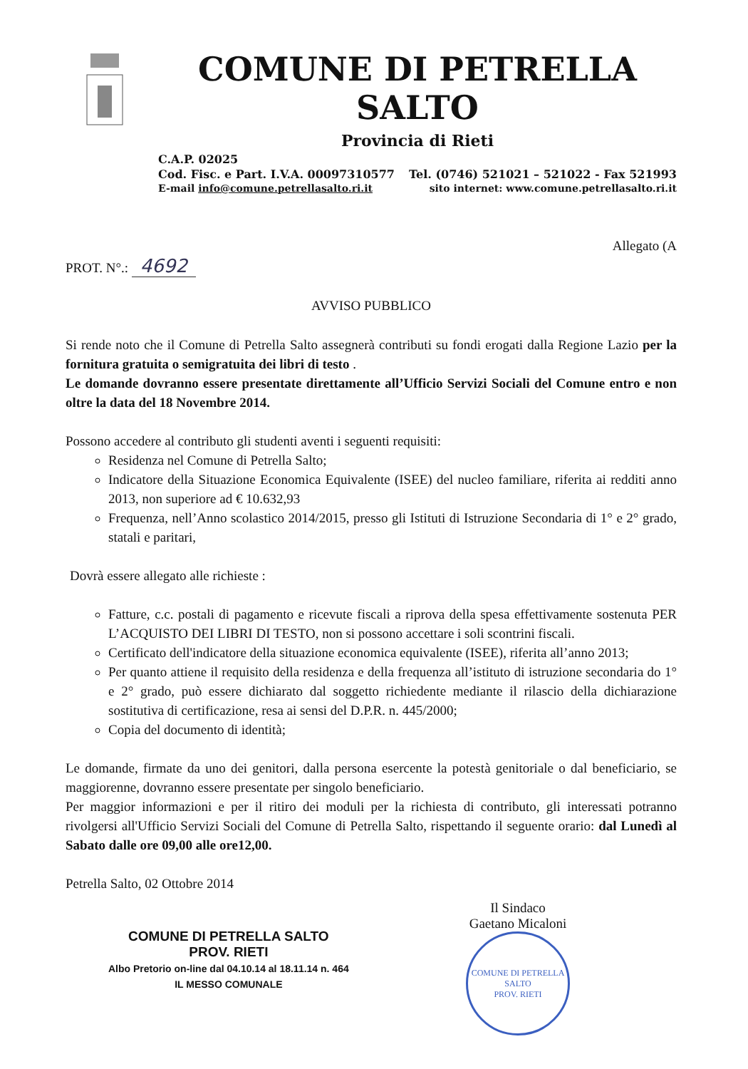COMUNE DI PETRELLA SALTO
Provincia di Rieti
C.A.P. 02025
Cod. Fisc. e Part. I.V.A. 00097310577 Tel. (0746) 521021 – 521022 - Fax 521993
E-mail info@comune.petrellasalto.ri.it sito internet: www.comune.petrellasalto.ri.it
Allegato (A
PROT. N°.: 4692
AVVISO PUBBLICO
Si rende noto che il Comune di Petrella Salto assegnerà contributi su fondi erogati dalla Regione Lazio per la fornitura gratuita o semigratuita dei libri di testo .
Le domande dovranno essere presentate direttamente all’Ufficio Servizi Sociali del Comune entro e non oltre la data del 18 Novembre 2014.
Possono accedere al contributo gli studenti aventi i seguenti requisiti:
Residenza nel Comune di Petrella Salto;
Indicatore della Situazione Economica Equivalente (ISEE) del nucleo familiare, riferita ai redditi anno 2013, non superiore ad € 10.632,93
Frequenza, nell’Anno scolastico 2014/2015, presso gli Istituti di Istruzione Secondaria di 1° e 2° grado, statali e paritari,
Dovrà essere allegato alle richieste :
Fatture, c.c. postali di pagamento e ricevute fiscali a riprova della spesa effettivamente sostenuta PER L’ACQUISTO DEI LIBRI DI TESTO, non si possono accettare i soli scontrini fiscali.
Certificato dell'indicatore della situazione economica equivalente (ISEE), riferita all’anno 2013;
Per quanto attiene il requisito della residenza e della frequenza all’istituto di istruzione secondaria do 1° e 2° grado, può essere dichiarato dal soggetto richiedente mediante il rilascio della dichiarazione sostitutiva di certificazione, resa ai sensi del D.P.R. n. 445/2000;
Copia del documento di identità;
Le domande, firmate da uno dei genitori, dalla persona esercente la potestà genitoriale o dal beneficiario, se maggiorenne, dovranno essere presentate per singolo beneficiario.
Per maggior informazioni e per il ritiro dei moduli per la richiesta di contributo, gli interessati potranno rivolgersi all'Ufficio Servizi Sociali del Comune di Petrella Salto, rispettando il seguente orario: dal Lunedì al Sabato dalle ore 09,00 alle ore12,00.
Petrella Salto, 02 Ottobre 2014
COMUNE DI PETRELLA SALTO
PROV. RIETI
Albo Pretorio on-line dal 04.10.14 al 18.11.14 n. 464
IL MESSO COMUNALE
Il Sindaco
Gaetano Micaloni
COMUNE DI PETRELLA SALTO
PROV. RIETI